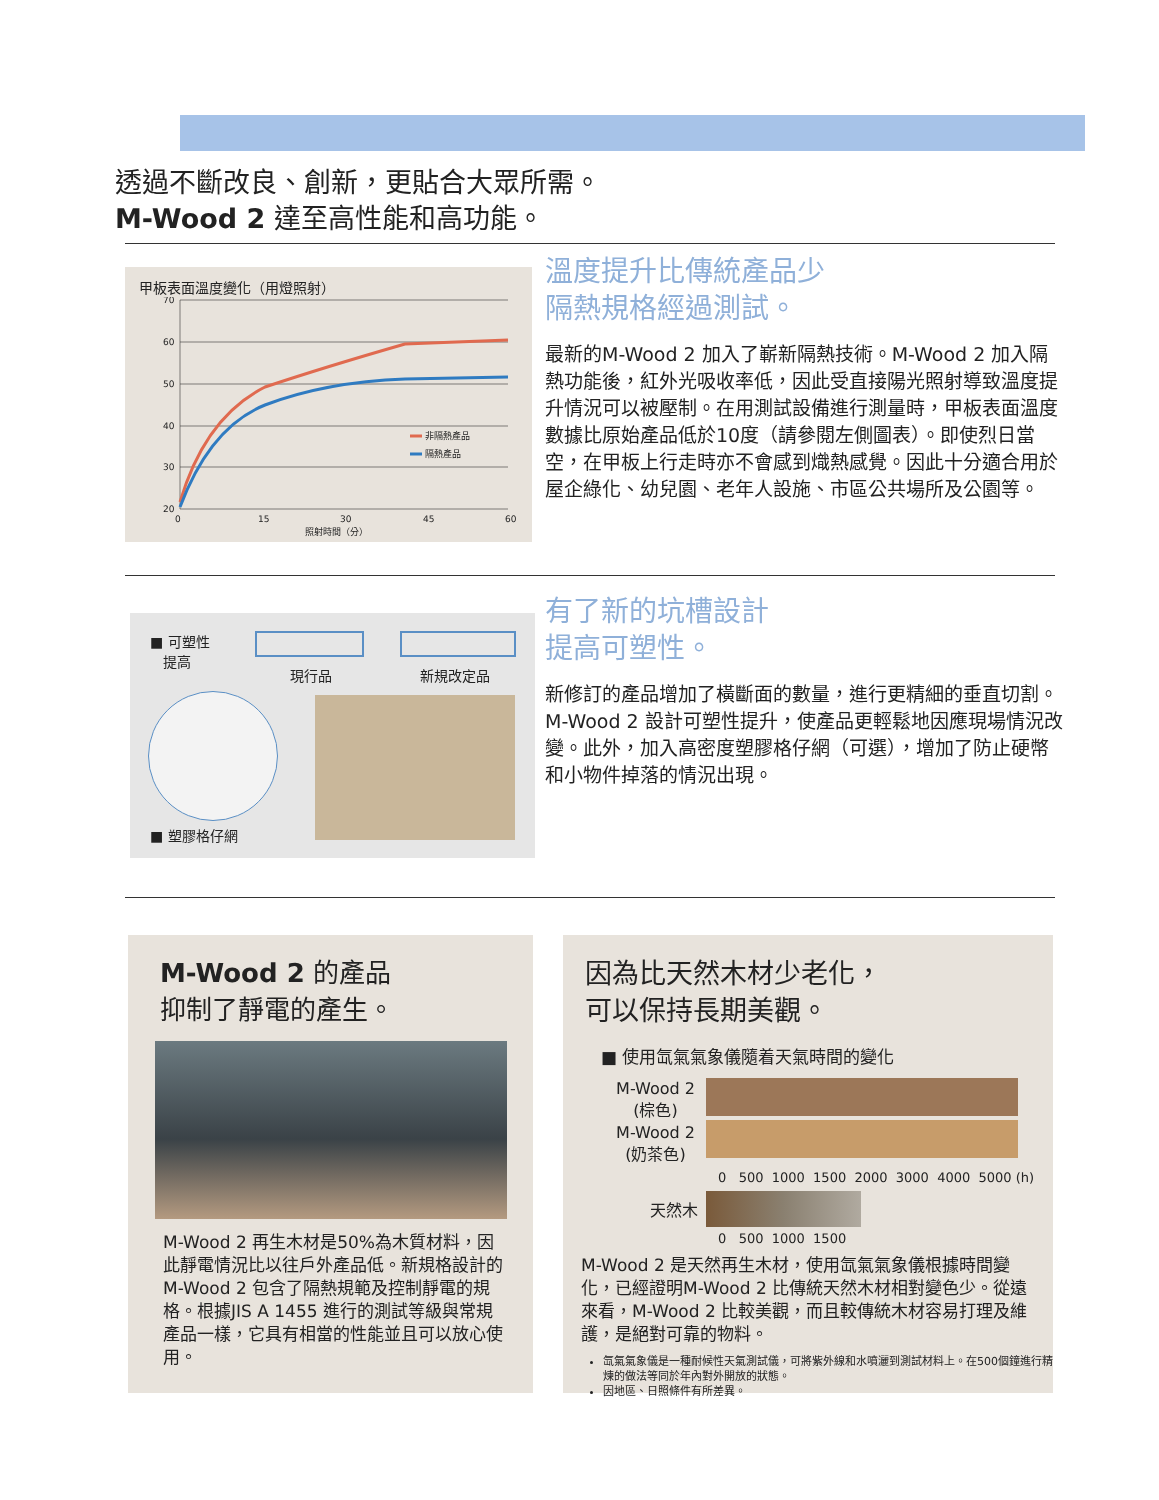透過不斷改良、創新，更貼合大眾所需。
M-Wood 2 達至高性能和高功能。
甲板表面溫度變化（用燈照射）
70
60
50
40
30
20
0
15
30
45
60
照射時間（分）
非隔熱產品
隔熱產品
溫度提升比傳統產品少
隔熱規格經過測試。
最新的M-Wood 2 加入了嶄新隔熱技術。M-Wood 2 加入隔熱功能後，紅外光吸收率低，因此受直接陽光照射導致溫度提升情況可以被壓制。在用測試設備進行測量時，甲板表面溫度數據比原始產品低於10度（請參閱左側圖表）。即使烈日當空，在甲板上行走時亦不會感到熾熱感覺。因此十分適合用於屋企綠化、幼兒園、老年人設施、市區公共場所及公園等。
■ 可塑性
提高
現行品 新規改定品
■ 塑膠格仔網
有了新的坑槽設計
提高可塑性。
新修訂的產品增加了橫斷面的數量，進行更精細的垂直切割。M-Wood 2 設計可塑性提升，使產品更輕鬆地因應現場情況改變。此外，加入高密度塑膠格仔網（可選），增加了防止硬幣和小物件掉落的情況出現。
M-Wood 2 的產品
抑制了靜電的產生。
M-Wood 2 再生木材是50%為木質材料，因此靜電情況比以往戶外產品低。新規格設計的M-Wood 2 包含了隔熱規範及控制靜電的規格。根據JIS A 1455 進行的測試等級與常規產品一樣，它具有相當的性能並且可以放心使用。
因為比天然木材少老化，
可以保持長期美觀。
■ 使用氙氣氣象儀隨着天氣時間的變化
M-Wood 2
(棕色)
M-Wood 2
(奶茶色)
0 500 1000 1500 2000 3000 4000 5000 (h)
天然木
0 500 1000 1500
M-Wood 2 是天然再生木材，使用氙氣氣象儀根據時間變化，已經證明M-Wood 2 比傳統天然木材相對變色少。從遠來看，M-Wood 2 比較美觀，而且較傳統木材容易打理及維護，是絕對可靠的物料。
氙氣氣象儀是一種耐候性天氣測試儀，可將紫外線和水噴灑到測試材料上。在500個鐘進行精煉的做法等同於年內對外開放的狀態。
因地區、日照條件有所差異。